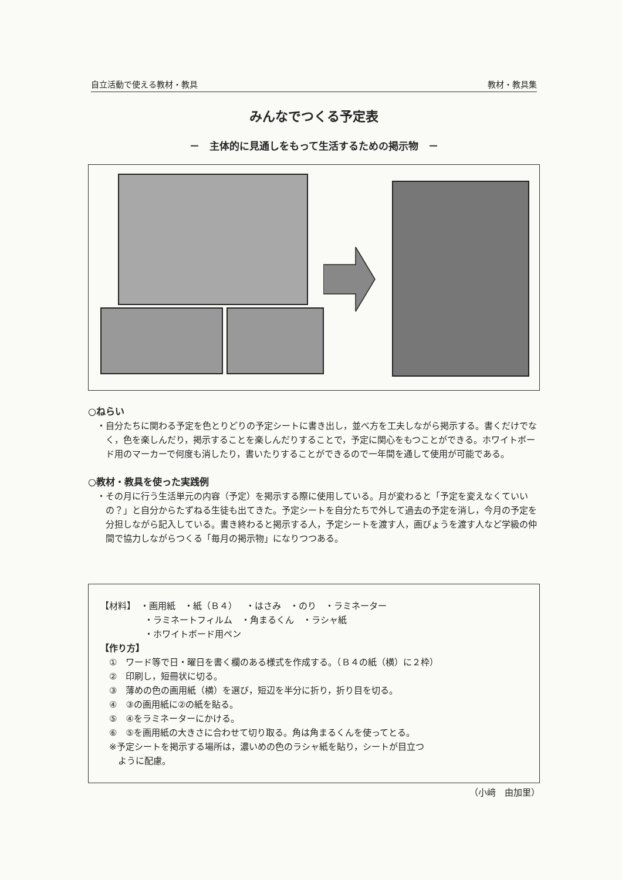自立活動で使える教材・教具 教材・教具集
みんなでつくる予定表
－　主体的に見通しをもって生活するための掲示物　－
○ねらい
・自分たちに関わる予定を色とりどりの予定シートに書き出し，並べ方を工夫しながら掲示する。書くだけでなく，色を楽しんだり，掲示することを楽しんだりすることで，予定に関心をもつことができる。ホワイトボード用のマーカーで何度も消したり，書いたりすることができるので一年間を通して使用が可能である。
○教材・教具を使った実践例
・その月に行う生活単元の内容（予定）を掲示する際に使用している。月が変わると「予定を変えなくていいの？」と自分からたずねる生徒も出てきた。予定シートを自分たちで外して過去の予定を消し，今月の予定を分担しながら記入している。書き終わると掲示する人，予定シートを渡す人，画びょうを渡す人など学級の仲間で協力しながらつくる「毎月の掲示物」になりつつある。
【材料】　・画用紙　・紙（Ｂ４）　・はさみ　・のり　・ラミネーター
　　　　　・ラミネートフィルム　・角まるくん　・ラシャ紙
　　　　　・ホワイトボード用ペン
【作り方】
　①　ワード等で日・曜日を書く欄のある様式を作成する。（Ｂ４の紙（横）に２枠）
　②　印刷し，短冊状に切る。
　③　薄めの色の画用紙（横）を選び，短辺を半分に折り，折り目を切る。
　④　③の画用紙に②の紙を貼る。
　⑤　④をラミネーターにかける。
　⑥　⑤を画用紙の大きさに合わせて切り取る。角は角まるくんを使ってとる。
　※予定シートを掲示する場所は，濃いめの色のラシャ紙を貼り，シートが目立つ
　　ように配慮。
（小﨑　由加里）